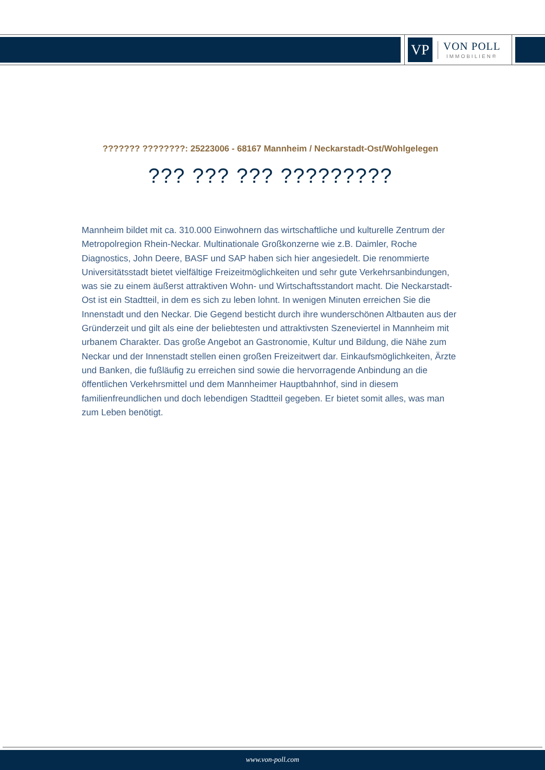VP
VON POLL
IMMOBILIEN®
??????? ????????: 25223006 - 68167 Mannheim / Neckarstadt-Ost/Wohlgelegen
??? ??? ??? ?????????
Mannheim bildet mit ca. 310.000 Einwohnern das wirtschaftliche und kulturelle Zentrum der Metropolregion Rhein-Neckar. Multinationale Großkonzerne wie z.B. Daimler, Roche Diagnostics, John Deere, BASF und SAP haben sich hier angesiedelt. Die renommierte Universitätsstadt bietet vielfältige Freizeitmöglichkeiten und sehr gute Verkehrsanbindungen, was sie zu einem äußerst attraktiven Wohn- und Wirtschaftsstandort macht. Die Neckarstadt-Ost ist ein Stadtteil, in dem es sich zu leben lohnt. In wenigen Minuten erreichen Sie die Innenstadt und den Neckar. Die Gegend besticht durch ihre wunderschönen Altbauten aus der Gründerzeit und gilt als eine der beliebtesten und attraktivsten Szeneviertel in Mannheim mit urbanem Charakter. Das große Angebot an Gastronomie, Kultur und Bildung, die Nähe zum Neckar und der Innenstadt stellen einen großen Freizeitwert dar. Einkaufsmöglichkeiten, Ärzte und Banken, die fußläufig zu erreichen sind sowie die hervorragende Anbindung an die öffentlichen Verkehrsmittel und dem Mannheimer Hauptbahnhof, sind in diesem familienfreundlichen und doch lebendigen Stadtteil gegeben. Er bietet somit alles, was man zum Leben benötigt.
www.von-poll.com